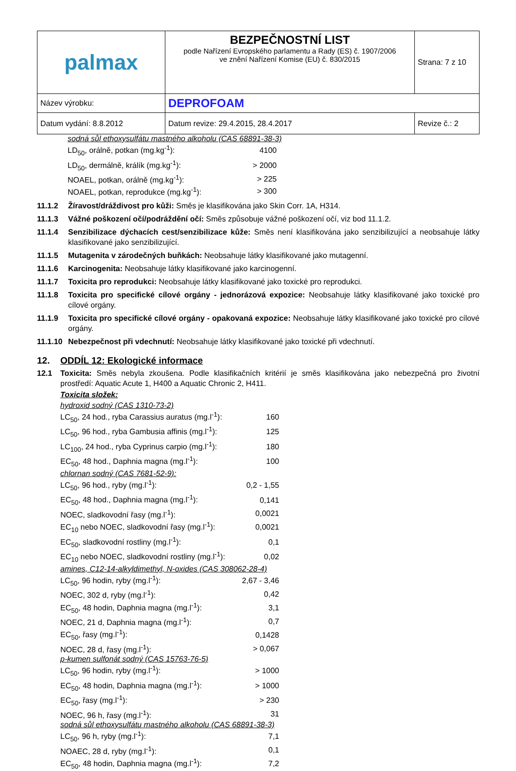| palmax | BEZPEČNOSTNÍ LIST podle Nařízení Evropského parlamentu a Rady (ES) č. 1907/2006 ve znění Nařízení Komise (EU) č. 830/2015 | Strana: 7 z 10 |
| Název výrobku: | DEPROFOAM | |
| Datum vydání: 8.8.2012 | Datum revize: 29.4.2015, 28.4.2017 | Revize č.: 2 |
sodná sůl ethoxysulfátu mastného alkoholu (CAS 68891-38-3)
| LD<sub>50</sub>, orálně, potkan (mg.kg<sup>-1</sup>): | 4100 |
| LD<sub>50</sub>, dermálně, králík (mg.kg<sup>-1</sup>): | > 2000 |
| NOAEL, potkan, orálně (mg.kg<sup>-1</sup>): | > 225 |
| NOAEL, potkan, reprodukce (mg.kg<sup>-1</sup>): | > 300 |
11.1.2 Žíravost/dráždivost pro kůži: Směs je klasifikována jako Skin Corr. 1A, H314.
11.1.3 Vážné poškození očí/podráždění očí: Směs způsobuje vážné poškození očí, viz bod 11.1.2.
11.1.4 Senzibilizace dýchacích cest/senzibilizace kůže: Směs není klasifikována jako senzibilizující a neobsahuje látky klasifikované jako senzibilizující.
11.1.5 Mutagenita v zárodečných buňkách: Neobsahuje látky klasifikované jako mutagenní.
11.1.6 Karcinogenita: Neobsahuje látky klasifikované jako karcinogenní.
11.1.7 Toxicita pro reprodukci: Neobsahuje látky klasifikované jako toxické pro reprodukci.
11.1.8 Toxicita pro specifické cílové orgány - jednorázová expozice: Neobsahuje látky klasifikované jako toxické pro cílové orgány.
11.1.9 Toxicita pro specifické cílové orgány - opakovaná expozice: Neobsahuje látky klasifikované jako toxické pro cílové orgány.
11.1.10
Nebezpečnost při vdechnutí: Neobsahuje látky klasifikované jako toxické při vdechnutí.
12. ODDÍL 12: Ekologické informace
12.1 Toxicita: Směs nebyla zkoušena. Podle klasifikačních kritérií je směs klasifikována jako nebezpečná pro životní prostředí: Aquatic Acute 1, H400 a Aquatic Chronic 2, H411.
Toxicita složek:
hydroxid sodný (CAS 1310-73-2)
| LC<sub>50</sub>, 24 hod., ryba Carassius auratus (mg.l<sup>-1</sup>): | 160 |
| LC<sub>50</sub>, 96 hod., ryba Gambusia affinis (mg.l<sup>-1</sup>): | 125 |
| LC<sub>100</sub>, 24 hod., ryba Cyprinus carpio (mg.l<sup>-1</sup>): | 180 |
| EC<sub>50</sub>, 48 hod., Daphnia magna (mg.l<sup>-1</sup>): | 100 |
chlornan sodný (CAS 7681-52-9):
| LC<sub>50</sub>, 96 hod., ryby (mg.l<sup>-1</sup>): | 0,2 - 1,55 |
| EC<sub>50</sub>, 48 hod., Daphnia magna (mg.l<sup>-1</sup>): | 0,141 |
| NOEC, sladkovodní řasy (mg.l<sup>-1</sup>): | 0,0021 |
| EC<sub>10</sub> nebo NOEC, sladkovodní řasy (mg.l<sup>-1</sup>): | 0,0021 |
| EC<sub>50</sub>, sladkovodní rostliny (mg.l<sup>-1</sup>): | 0,1 |
| EC<sub>10</sub> nebo NOEC, sladkovodní rostliny (mg.l<sup>-1</sup>): | 0,02 |
amines, C12-14-alkyldimethyl, N-oxides (CAS 308062-28-4)
| LC<sub>50</sub>, 96 hodin, ryby (mg.l<sup>-1</sup>): | 2,67 - 3,46 |
| NOEC, 302 d, ryby (mg.l<sup>-1</sup>): | 0,42 |
| EC<sub>50</sub>, 48 hodin, Daphnia magna (mg.l<sup>-1</sup>): | 3,1 |
| NOEC, 21 d, Daphnia magna (mg.l<sup>-1</sup>): | 0,7 |
| EC<sub>50</sub>, řasy (mg.l<sup>-1</sup>): | 0,1428 |
| NOEC, 28 d, řasy (mg.l<sup>-1</sup>): | > 0,067 |
p-kumen sulfonát sodný (CAS 15763-76-5)
| LC<sub>50</sub>, 96 hodin, ryby (mg.l<sup>-1</sup>): | > 1000 |
| EC<sub>50</sub>, 48 hodin, Daphnia magna (mg.l<sup>-1</sup>): | > 1000 |
| EC<sub>50</sub>, řasy (mg.l<sup>-1</sup>): | > 230 |
| NOEC, 96 h, řasy (mg.l<sup>-1</sup>): | 31 |
sodná sůl ethoxysulfátu mastného alkoholu (CAS 68891-38-3)
| LC<sub>50</sub>, 96 h, ryby (mg.l<sup>-1</sup>): | 7,1 |
| NOAEC, 28 d, ryby (mg.l<sup>-1</sup>): | 0,1 |
| EC<sub>50</sub>, 48 hodin, Daphnia magna (mg.l<sup>-1</sup>): | 7,2 |